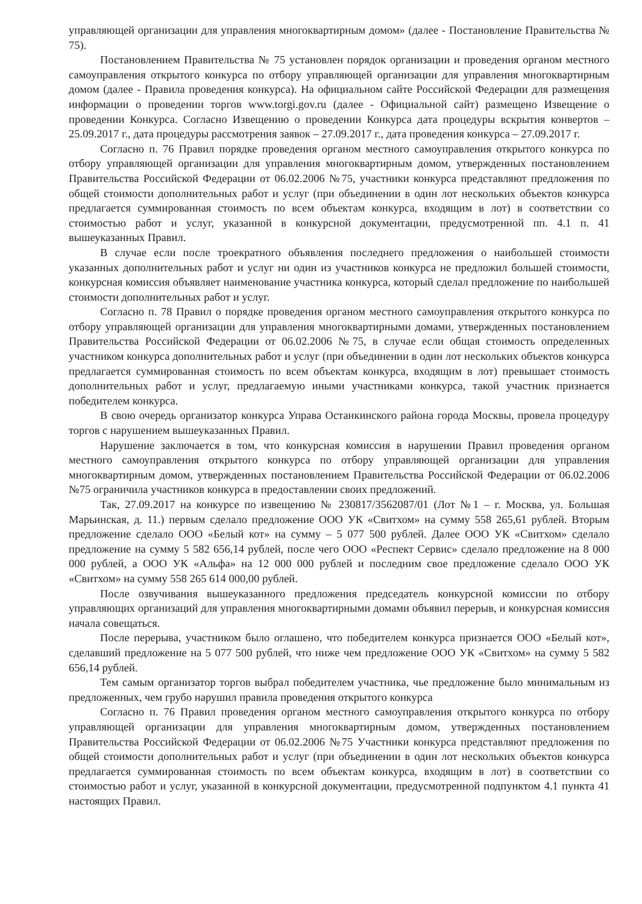управляющей организации для управления многоквартирным домом» (далее - Постановление Правительства № 75).
Постановлением Правительства № 75 установлен порядок организации и проведения органом местного самоуправления открытого конкурса по отбору управляющей организации для управления многоквартирным домом (далее - Правила проведения конкурса). На официальном сайте Российской Федерации для размещения информации о проведении торгов www.torgi.gov.ru (далее - Официальной сайт) размещено Извещение о проведении Конкурса. Согласно Извещению о проведении Конкурса дата процедуры вскрытия конвертов – 25.09.2017 г., дата процедуры рассмотрения заявок – 27.09.2017 г., дата проведения конкурса – 27.09.2017 г.
Согласно п. 76 Правил порядке проведения органом местного самоуправления открытого конкурса по отбору управляющей организации для управления многоквартирным домом, утвержденных постановлением Правительства Российской Федерации от 06.02.2006 №75, участники конкурса представляют предложения по общей стоимости дополнительных работ и услуг (при объединении в один лот нескольких объектов конкурса предлагается суммированная стоимость по всем объектам конкурса, входящим в лот) в соответствии со стоимостью работ и услуг, указанной в конкурсной документации, предусмотренной пп. 4.1 п. 41 вышеуказанных Правил.
В случае если после троекратного объявления последнего предложения о наибольшей стоимости указанных дополнительных работ и услуг ни один из участников конкурса не предложил большей стоимости, конкурсная комиссия объявляет наименование участника конкурса, который сделал предложение по наибольшей стоимости дополнительных работ и услуг.
Согласно п. 78 Правил о порядке проведения органом местного самоуправления открытого конкурса по отбору управляющей организации для управления многоквартирными домами, утвержденных постановлением Правительства Российской Федерации от 06.02.2006 №75, в случае если общая стоимость определенных участником конкурса дополнительных работ и услуг (при объединении в один лот нескольких объектов конкурса предлагается суммированная стоимость по всем объектам конкурса, входящим в лот) превышает стоимость дополнительных работ и услуг, предлагаемую иными участниками конкурса, такой участник признается победителем конкурса.
В свою очередь организатор конкурса Управа Останкинского района города Москвы, провела процедуру торгов с нарушением вышеуказанных Правил.
Нарушение заключается в том, что конкурсная комиссия в нарушении Правил проведения органом местного самоуправления открытого конкурса по отбору управляющей организации для управления многоквартирным домом, утвержденных постановлением Правительства Российской Федерации от 06.02.2006 №75 ограничила участников конкурса в предоставлении своих предложений.
Так, 27.09.2017 на конкурсе по извещению № 230817/3562087/01 (Лот №1 – г. Москва, ул. Большая Марьинская, д. 11.) первым сделало предложение ООО УК «Свитхом» на сумму 558 265,61 рублей. Вторым предложение сделало ООО «Белый кот» на сумму – 5 077 500 рублей. Далее ООО УК «Свитхом» сделало предложение на сумму 5 582 656,14 рублей, после чего ООО «Респект Сервис» сделало предложение на 8 000 000 рублей, а ООО УК «Альфа» на 12 000 000 рублей и последним свое предложение сделало ООО УК «Свитхом» на сумму 558 265 614 000,00 рублей.
После озвучивания вышеуказанного предложения председатель конкурсной комиссии по отбору управляющих организаций для управления многоквартирными домами объявил перерыв, и конкурсная комиссия начала совещаться.
После перерыва, участником было оглашено, что победителем конкурса признается ООО «Белый кот», сделавший предложение на 5 077 500 рублей, что ниже чем предложение ООО УК «Свитхом» на сумму 5 582 656,14 рублей.
Тем самым организатор торгов выбрал победителем участника, чье предложение было минимальным из предложенных, чем грубо нарушил правила проведения открытого конкурса
Согласно п. 76 Правил проведения органом местного самоуправления открытого конкурса по отбору управляющей организации для управления многоквартирным домом, утвержденных постановлением Правительства Российской Федерации от 06.02.2006 №75 Участники конкурса представляют предложения по общей стоимости дополнительных работ и услуг (при объединении в один лот нескольких объектов конкурса предлагается суммированная стоимость по всем объектам конкурса, входящим в лот) в соответствии со стоимостью работ и услуг, указанной в конкурсной документации, предусмотренной подпунктом 4.1 пункта 41 настоящих Правил.